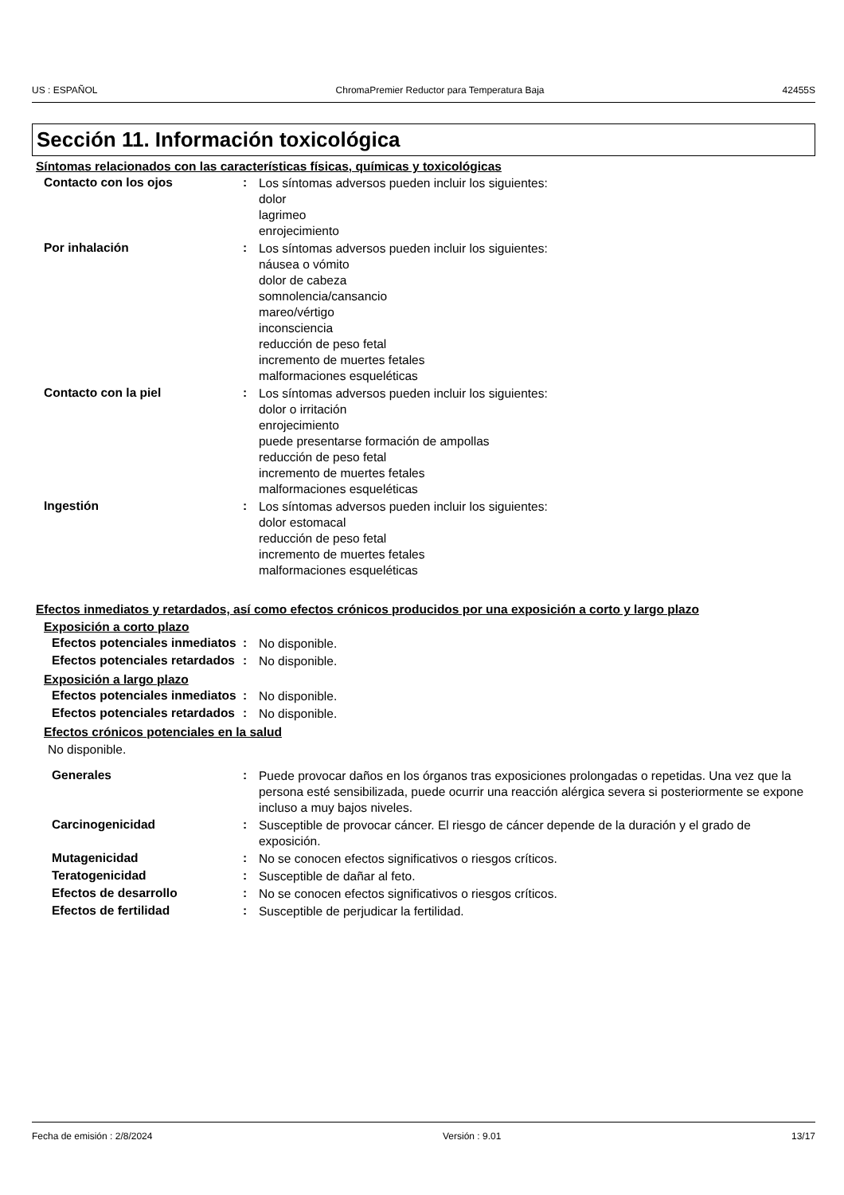US : ESPAÑOL ChromaPremier Reductor para Temperatura Baja 42455S
Sección 11. Información toxicológica
Síntomas relacionados con las características físicas, químicas y toxicológicas
Contacto con los ojos :
Los síntomas adversos pueden incluir los siguientes:
dolor
lagrimeo
enrojecimiento
Por inhalación :
Los síntomas adversos pueden incluir los siguientes:
náusea o vómito
dolor de cabeza
somnolencia/cansancio
mareo/vértigo
inconsciencia
reducción de peso fetal
incremento de muertes fetales
malformaciones esqueléticas
Contacto con la piel :
Los síntomas adversos pueden incluir los siguientes:
dolor o irritación
enrojecimiento
puede presentarse formación de ampollas
reducción de peso fetal
incremento de muertes fetales
malformaciones esqueléticas
Ingestión :
Los síntomas adversos pueden incluir los siguientes:
dolor estomacal
reducción de peso fetal
incremento de muertes fetales
malformaciones esqueléticas
Efectos inmediatos y retardados, así como efectos crónicos producidos por una exposición a corto y largo plazo
Exposición a corto plazo
Efectos potenciales inmediatos
:
No disponible.
Efectos potenciales retardados
:
No disponible.
Exposición a largo plazo
Efectos potenciales inmediatos
:
No disponible.
Efectos potenciales retardados
:
No disponible.
Efectos crónicos potenciales en la salud
No disponible.
Generales :
Puede provocar daños en los órganos tras exposiciones prolongadas o repetidas. Una vez que la persona esté sensibilizada, puede ocurrir una reacción alérgica severa si posteriormente se expone incluso a muy bajos niveles.
Carcinogenicidad :
Susceptible de provocar cáncer. El riesgo de cáncer depende de la duración y el grado de exposición.
Mutagenicidad :
No se conocen efectos significativos o riesgos críticos.
Teratogenicidad :
Susceptible de dañar al feto.
Efectos de desarrollo :
No se conocen efectos significativos o riesgos críticos.
Efectos de fertilidad :
Susceptible de perjudicar la fertilidad.
Fecha de emisión : 2/8/2024 Versión : 9.01 13/17